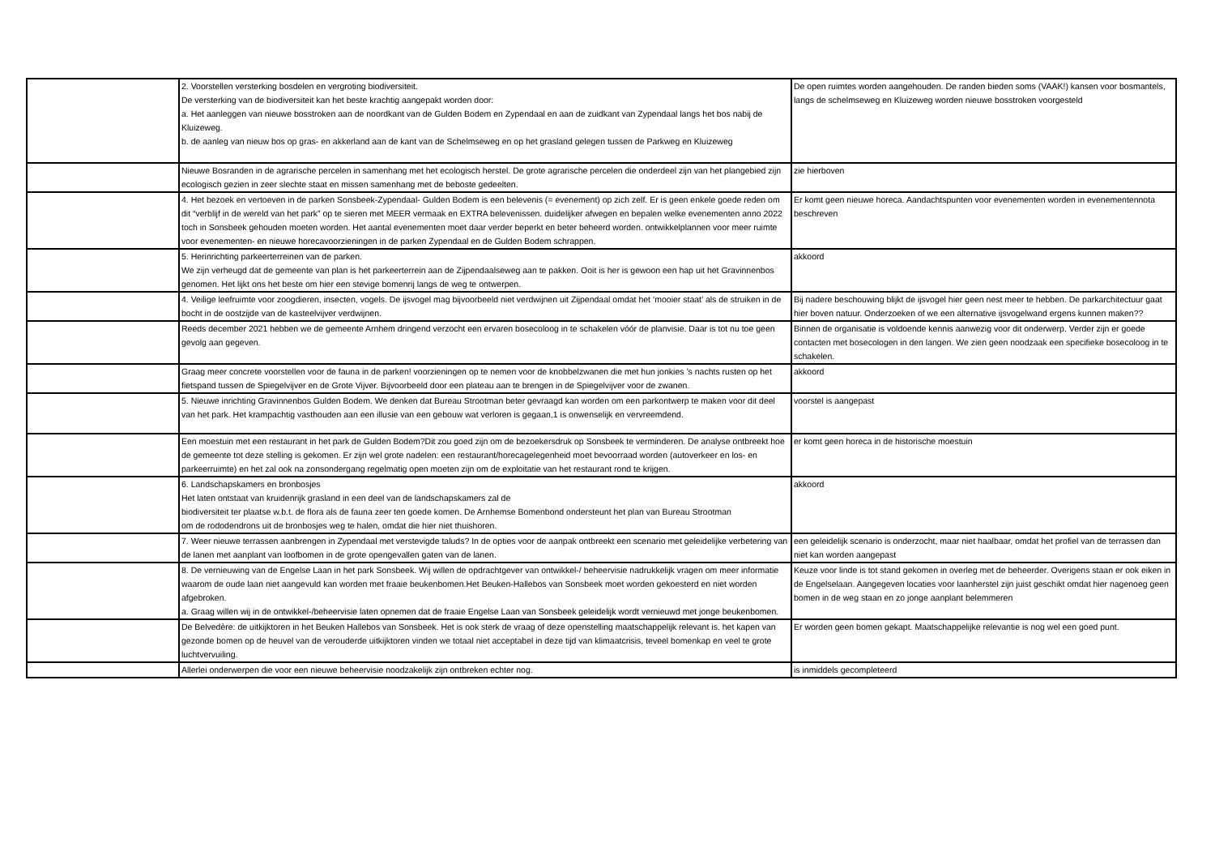| | 2. Voorstellen versterking bosdelen en vergroting biodiversiteit. De versterking van de biodiversiteit kan het beste krachtig aangepakt worden door: a. Het aanleggen van nieuwe bosstroken aan de noordkant van de Gulden Bodem en Zypendaal en aan de zuidkant van Zypendaal langs het bos nabij de Kluizeweg. b. de aanleg van nieuw bos op gras- en akkerland aan de kant van de Schelmseweg en op het grasland gelegen tussen de Parkweg en Kluizeweg | De open ruimtes worden aangehouden. De randen bieden soms (VAAK!) kansen voor bosmantels, langs de schelmseweg en Kluizeweg worden nieuwe bosstroken voorgesteld |
| | Nieuwe Bosranden in de agrarische percelen in samenhang met het ecologisch herstel. De grote agrarische percelen die onderdeel zijn van het plangebied zijn ecologisch gezien in zeer slechte staat en missen samenhang met de beboste gedeelten. | zie hierboven |
| | 4. Het bezoek en vertoeven in de parken Sonsbeek-Zypendaal- Gulden Bodem is een belevenis (= evenement) op zich zelf. Er is geen enkele goede reden om dit “verblijf in de wereld van het park” op te sieren met MEER vermaak en EXTRA belevenissen. duidelijker afwegen en bepalen welke evenementen anno 2022 toch in Sonsbeek gehouden moeten worden. Het aantal evenementen moet daar verder beperkt en beter beheerd worden. ontwikkelplannen voor meer ruimte voor evenementen- en nieuwe horecavoorzieningen in de parken Zypendaal en de Gulden Bodem schrappen. | Er komt geen nieuwe horeca. Aandachtspunten voor evenementen worden in evenementennota beschreven |
| | 5. Herinrichting parkeerterreinen van de parken. We zijn verheugd dat de gemeente van plan is het parkeerterrein aan de Zijpendaalseweg aan te pakken. Ooit is her is gewoon een hap uit het Gravinnenbos genomen. Het lijkt ons het beste om hier een stevige bomenrij langs de weg te ontwerpen. | akkoord |
| | 4. Veilige leefruimte voor zoogdieren, insecten, vogels. De ijsvogel mag bijvoorbeeld niet verdwijnen uit Zijpendaal omdat het ‘mooier staat’ als de struiken in de bocht in de oostzijde van de kasteelvijver verdwijnen. | Bij nadere beschouwing blijkt de ijsvogel hier geen nest meer te hebben. De parkarchitectuur gaat hier boven natuur. Onderzoeken of we een alternative ijsvogelwand ergens kunnen maken?? |
| | Reeds december 2021 hebben we de gemeente Arnhem dringend verzocht een ervaren bosecoloog in te schakelen vóór de planvisie. Daar is tot nu toe geen gevolg aan gegeven. | Binnen de organisatie is voldoende kennis aanwezig voor dit onderwerp. Verder zijn er goede contacten met bosecologen in den langen. We zien geen noodzaak een specifieke bosecoloog in te schakelen. |
| | Graag meer concrete voorstellen voor de fauna in de parken! voorzieningen op te nemen voor de knobbelzwanen die met hun jonkies ’s nachts rusten op het fietspand tussen de Spiegelvijver en de Grote Vijver. Bijvoorbeeld door een plateau aan te brengen in de Spiegelvijver voor de zwanen. | akkoord |
| | 5. Nieuwe inrichting Gravinnenbos Gulden Bodem. We denken dat Bureau Strootman beter gevraagd kan worden om een parkontwerp te maken voor dit deel van het park. Het krampachtig vasthouden aan een illusie van een gebouw wat verloren is gegaan,1 is onwenselijk en vervreemdend. | voorstel is aangepast |
| | Een moestuin met een restaurant in het park de Gulden Bodem?Dit zou goed zijn om de bezoekersdruk op Sonsbeek te verminderen. De analyse ontbreekt hoe de gemeente tot deze stelling is gekomen. Er zijn wel grote nadelen: een restaurant/horecagelegenheid moet bevoorraad worden (autoverkeer en los- en parkeerruimte) en het zal ook na zonsondergang regelmatig open moeten zijn om de exploitatie van het restaurant rond te krijgen. | er komt geen horeca in de historische moestuin |
| | 6. Landschapskamers en bronbosjes Het laten ontstaat van kruidenrijk grasland in een deel van de landschapskamers zal de biodiversiteit ter plaatse w.b.t. de flora als de fauna zeer ten goede komen. De Arnhemse Bomenbond ondersteunt het plan van Bureau Strootman om de rododendrons uit de bronbosjes weg te halen, omdat die hier niet thuishoren. | akkoord |
| | 7. Weer nieuwe terrassen aanbrengen in Zypendaal met verstevigde taluds? In de opties voor de aanpak ontbreekt een scenario met geleidelijke verbetering van de lanen met aanplant van loofbomen in de grote opengevallen gaten van de lanen. | een geleidelijk scenario is onderzocht, maar niet haalbaar, omdat het profiel van de terrassen dan niet kan worden aangepast |
| | 8. De vernieuwing van de Engelse Laan in het park Sonsbeek. Wij willen de opdrachtgever van ontwikkel-/ beheervisie nadrukkelijk vragen om meer informatie waarom de oude laan niet aangevuld kan worden met fraaie beukenbomen.Het Beuken-Hallebos van Sonsbeek moet worden gekoesterd en niet worden afgebroken. a. Graag willen wij in de ontwikkel-/beheervisie laten opnemen dat de fraaie Engelse Laan van Sonsbeek geleidelijk wordt vernieuwd met jonge beukenbomen. | Keuze voor linde is tot stand gekomen in overleg met de beheerder. Overigens staan er ook eiken in de Engelselaan. Aangegeven locaties voor laanherstel zijn juist geschikt omdat hier nagenoeg geen bomen in de weg staan en zo jonge aanplant belemmeren |
| | De Belvedère: de uitkijktoren in het Beuken Hallebos van Sonsbeek. Het is ook sterk de vraag of deze openstelling maatschappelijk relevant is. het kapen van gezonde bomen op de heuvel van de verouderde uitkijktoren vinden we totaal niet acceptabel in deze tijd van klimaatcrisis, teveel bomenkap en veel te grote luchtvervuiling. | Er worden geen bomen gekapt. Maatschappelijke relevantie is nog wel een goed punt. |
| | Allerlei onderwerpen die voor een nieuwe beheervisie noodzakelijk zijn ontbreken echter nog. | is inmiddels gecompleteerd |